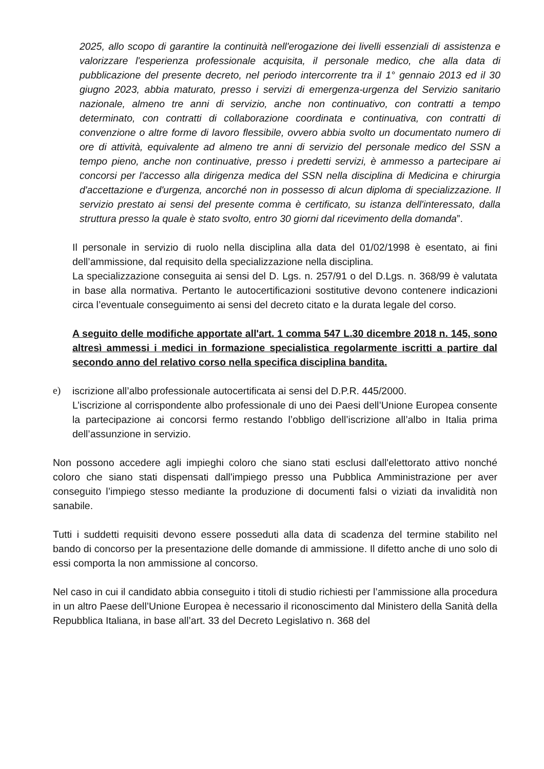2025, allo scopo di garantire la continuità nell'erogazione dei livelli essenziali di assistenza e valorizzare l'esperienza professionale acquisita, il personale medico, che alla data di pubblicazione del presente decreto, nel periodo intercorrente tra il 1° gennaio 2013 ed il 30 giugno 2023, abbia maturato, presso i servizi di emergenza-urgenza del Servizio sanitario nazionale, almeno tre anni di servizio, anche non continuativo, con contratti a tempo determinato, con contratti di collaborazione coordinata e continuativa, con contratti di convenzione o altre forme di lavoro flessibile, ovvero abbia svolto un documentato numero di ore di attività, equivalente ad almeno tre anni di servizio del personale medico del SSN a tempo pieno, anche non continuative, presso i predetti servizi, è ammesso a partecipare ai concorsi per l'accesso alla dirigenza medica del SSN nella disciplina di Medicina e chirurgia d'accettazione e d'urgenza, ancorché non in possesso di alcun diploma di specializzazione. Il servizio prestato ai sensi del presente comma è certificato, su istanza dell'interessato, dalla struttura presso la quale è stato svolto, entro 30 giorni dal ricevimento della domanda”.
Il personale in servizio di ruolo nella disciplina alla data del 01/02/1998 è esentato, ai fini dell’ammissione, dal requisito della specializzazione nella disciplina.
La specializzazione conseguita ai sensi del D. Lgs. n. 257/91 o del D.Lgs. n. 368/99 è valutata in base alla normativa. Pertanto le autocertificazioni sostitutive devono contenere indicazioni circa l’eventuale conseguimento ai sensi del decreto citato e la durata legale del corso.
A seguito delle modifiche apportate all'art. 1 comma 547 L.30 dicembre 2018 n. 145, sono altresì ammessi i medici in formazione specialistica regolarmente iscritti a partire dal secondo anno del relativo corso nella specifica disciplina bandita.
e) iscrizione all’albo professionale autocertificata ai sensi del D.P.R. 445/2000.
L’iscrizione al corrispondente albo professionale di uno dei Paesi dell’Unione Europea consente la partecipazione ai concorsi fermo restando l’obbligo dell’iscrizione all’albo in Italia prima dell’assunzione in servizio.
Non possono accedere agli impieghi coloro che siano stati esclusi dall'elettorato attivo nonché coloro che siano stati dispensati dall'impiego presso una Pubblica Amministrazione per aver conseguito l’impiego stesso mediante la produzione di documenti falsi o viziati da invalidità non sanabile.
Tutti i suddetti requisiti devono essere posseduti alla data di scadenza del termine stabilito nel bando di concorso per la presentazione delle domande di ammissione. Il difetto anche di uno solo di essi comporta la non ammissione al concorso.
Nel caso in cui il candidato abbia conseguito i titoli di studio richiesti per l’ammissione alla procedura in un altro Paese dell’Unione Europea è necessario il riconoscimento dal Ministero della Sanità della Repubblica Italiana, in base all’art. 33 del Decreto Legislativo n. 368 del